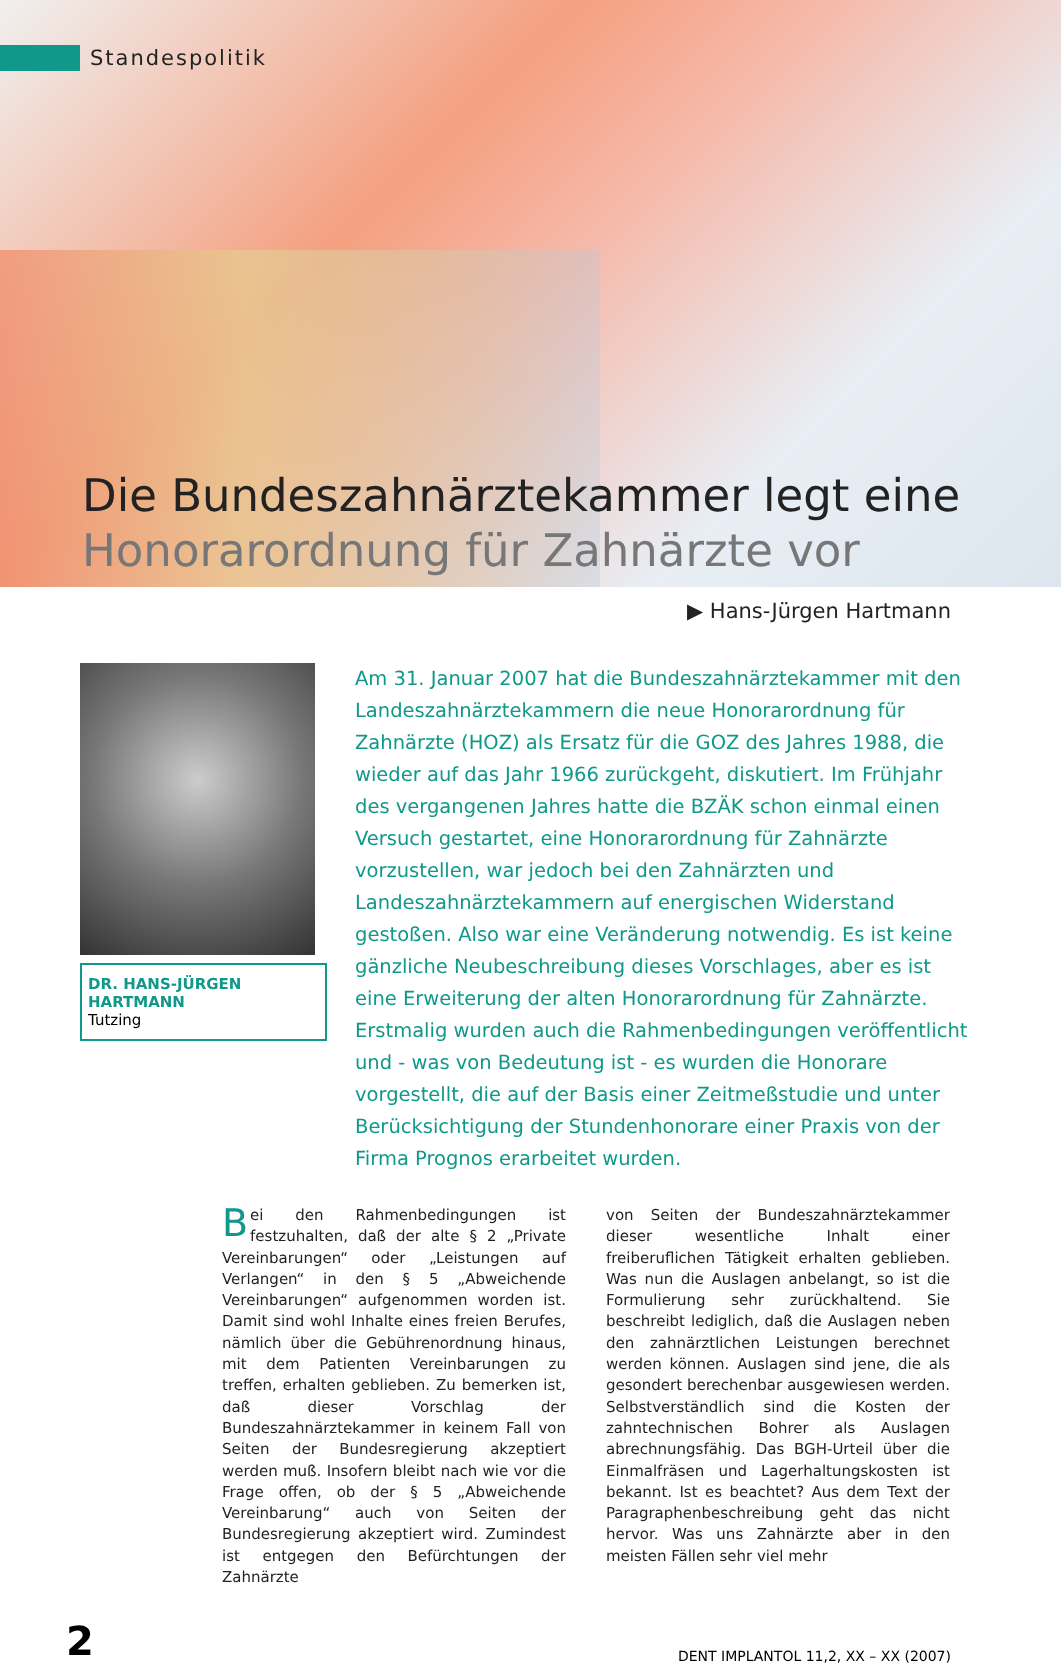Standespolitik
Die Bundeszahnärztekammer legt eine
Honorarordnung für Zahnärzte vor
▶ Hans-Jürgen Hartmann
DR. HANS-JÜRGEN HARTMANN
Tutzing
Am 31. Januar 2007 hat die Bundeszahnärztekammer mit den Landeszahnärztekammern die neue Honorarordnung für Zahnärzte (HOZ) als Ersatz für die GOZ des Jahres 1988, die wieder auf das Jahr 1966 zurückgeht, diskutiert. Im Frühjahr des vergangenen Jahres hatte die BZÄK schon einmal einen Versuch gestartet, eine Honorarordnung für Zahnärzte vorzustellen, war jedoch bei den Zahnärzten und Landeszahnärztekammern auf energischen Widerstand gestoßen. Also war eine Veränderung notwendig. Es ist keine gänzliche Neubeschreibung dieses Vorschlages, aber es ist eine Erweiterung der alten Honorarordnung für Zahnärzte. Erstmalig wurden auch die Rahmenbedingungen veröffentlicht und - was von Bedeutung ist - es wurden die Honorare vorgestellt, die auf der Basis einer Zeitmeßstudie und unter Berücksichtigung der Stundenhonorare einer Praxis von der Firma Prognos erarbeitet wurden.
Bei den Rahmenbedingungen ist festzuhalten, daß der alte § 2 „Private Vereinbarungen“ oder „Leistungen auf Verlangen“ in den § 5 „Abweichende Vereinbarungen“ aufgenommen worden ist. Damit sind wohl Inhalte eines freien Berufes, nämlich über die Gebührenordnung hinaus, mit dem Patienten Vereinbarungen zu treffen, erhalten geblieben. Zu bemerken ist, daß dieser Vorschlag der Bundeszahnärztekammer in keinem Fall von Seiten der Bundesregierung akzeptiert werden muß. Insofern bleibt nach wie vor die Frage offen, ob der § 5 „Abweichende Vereinbarung“ auch von Seiten der Bundesregierung akzeptiert wird. Zumindest ist entgegen den Befürchtungen der Zahnärzte
von Seiten der Bundeszahnärztekammer dieser wesentliche Inhalt einer freiberuflichen Tätigkeit erhalten geblieben. Was nun die Auslagen anbelangt, so ist die Formulierung sehr zurückhaltend. Sie beschreibt lediglich, daß die Auslagen neben den zahnärztlichen Leistungen berechnet werden können. Auslagen sind jene, die als gesondert berechenbar ausgewiesen werden. Selbstverständlich sind die Kosten der zahntechnischen Bohrer als Auslagen abrechnungsfähig. Das BGH-Urteil über die Einmalfräsen und Lagerhaltungskosten ist bekannt. Ist es beachtet? Aus dem Text der Paragraphenbeschreibung geht das nicht hervor. Was uns Zahnärzte aber in den meisten Fällen sehr viel mehr
2 DENT IMPLANTOL 11,2, XX – XX (2007)